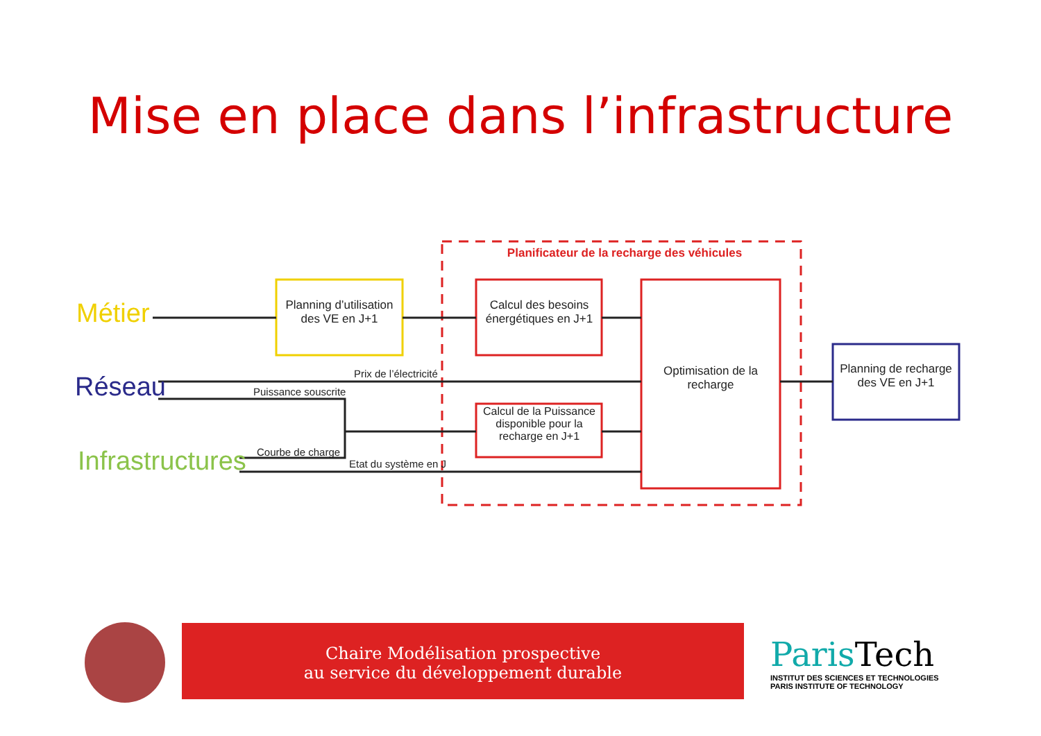Mise en place dans l’infrastructure
Métier
Réseau
Infrastructures
Planificateur de la recharge des véhicules
Planning d’utilisation des VE en J+1
Calcul des besoins énergétiques en J+1
Calcul de la Puissance disponible pour la recharge en J+1
Optimisation de la recharge
Planning de recharge des VE en J+1
Prix de l’électricité
Puissance souscrite
Courbe de charge
Etat du système en J
Chaire Modélisation prospective
au service du développement durable
Paris Tech
INSTITUT DES SCIENCES ET TECHNOLOGIES
PARIS INSTITUTE OF TECHNOLOGY